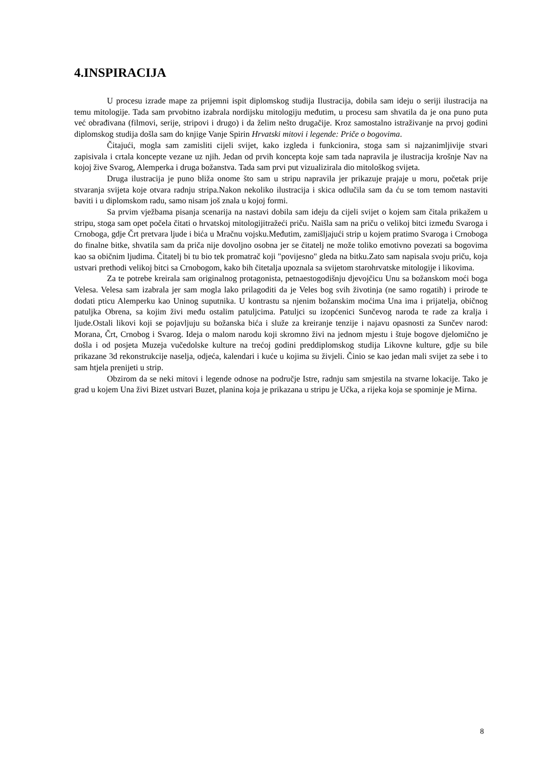4.INSPIRACIJA
U procesu izrade mape za prijemni ispit diplomskog studija Ilustracija, dobila sam ideju o seriji ilustracija na temu mitologije. Tada sam prvobitno izabrala nordijsku mitologiju međutim, u procesu sam shvatila da je ona puno puta već obrađivana (filmovi, serije, stripovi i drugo) i da želim nešto drugačije. Kroz samostalno istraživanje na prvoj godini diplomskog studija došla sam do knjige Vanje Spirin Hrvatski mitovi i legende: Priče o bogovima.
Čitajući, mogla sam zamisliti cijeli svijet, kako izgleda i funkcionira, stoga sam si najzanimljivije stvari zapisivala i crtala koncepte vezane uz njih. Jedan od prvih koncepta koje sam tada napravila je ilustracija krošnje Nav na kojoj žive Svarog, Alemperka i druga božanstva. Tada sam prvi put vizualizirala dio mitološkog svijeta.
Druga ilustracija je puno bliža onome što sam u stripu napravila jer prikazuje prajaje u moru, početak prije stvaranja svijeta koje otvara radnju stripa.Nakon nekoliko ilustracija i skica odlučila sam da ću se tom temom nastaviti baviti i u diplomskom radu, samo nisam još znala u kojoj formi.
Sa prvim vježbama pisanja scenarija na nastavi dobila sam ideju da cijeli svijet o kojem sam čitala prikažem u stripu, stoga sam opet počela čitati o hrvatskoj mitologijitražeći priču. Naišla sam na priču o velikoj bitci između Svaroga i Crnoboga, gdje Črt pretvara ljude i bića u Mračnu vojsku.Međutim, zamišljajući strip u kojem pratimo Svaroga i Crnoboga do finalne bitke, shvatila sam da priča nije dovoljno osobna jer se čitatelj ne može toliko emotivno povezati sa bogovima kao sa običnim ljudima. Čitatelj bi tu bio tek promatrač koji "povijesno" gleda na bitku.Zato sam napisala svoju priču, koja ustvari prethodi velikoj bitci sa Crnobogom, kako bih čitetalja upoznala sa svijetom starohrvatske mitologije i likovima.
Za te potrebe kreirala sam originalnog protagonista, petnaestogodišnju djevojčicu Unu sa božanskom moći boga Velesa. Velesa sam izabrala jer sam mogla lako prilagoditi da je Veles bog svih životinja (ne samo rogatih) i prirode te dodati pticu Alemperku kao Uninog suputnika. U kontrastu sa njenim božanskim moćima Una ima i prijatelja, običnog patuljka Obrena, sa kojim živi među ostalim patuljcima. Patuljci su izopćenici Sunčevog naroda te rade za kralja i ljude.Ostali likovi koji se pojavljuju su božanska bića i služe za kreiranje tenzije i najavu opasnosti za Sunčev narod: Morana, Črt, Crnobog i Svarog. Ideja o malom narodu koji skromno živi na jednom mjestu i štuje bogove djelomično je došla i od posjeta Muzeja vučedolske kulture na trećoj godini preddiplomskog studija Likovne kulture, gdje su bile prikazane 3d rekonstrukcije naselja, odjeća, kalendari i kuće u kojima su živjeli. Činio se kao jedan mali svijet za sebe i to sam htjela prenijeti u strip.
Obzirom da se neki mitovi i legende odnose na područje Istre, radnju sam smjestila na stvarne lokacije. Tako je grad u kojem Una živi Bizet ustvari Buzet, planina koja je prikazana u stripu je Učka, a rijeka koja se spominje je Mirna.
8